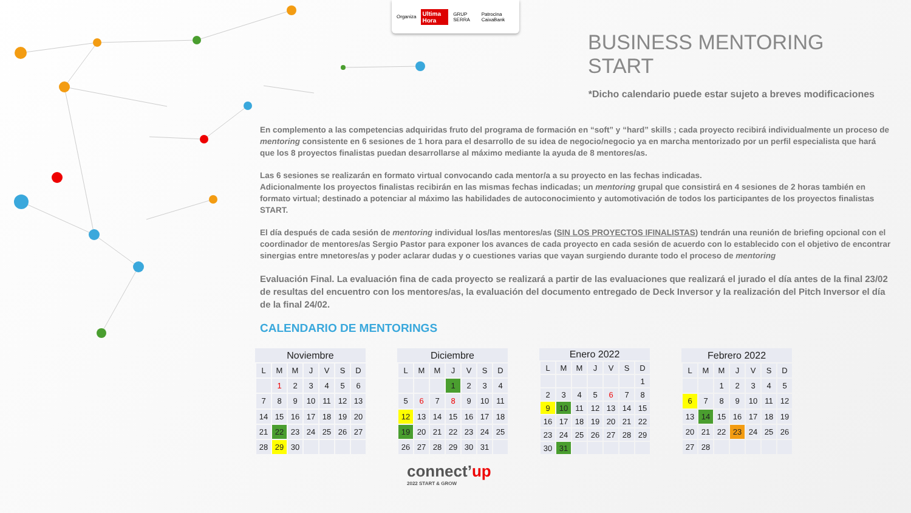Organiza Ultima Hora GRUP SERRA Patrocina CaixaBank
BUSINESS MENTORING START
*Dicho calendario puede estar sujeto a breves modificaciones
En complemento a las competencias adquiridas fruto del programa de formación en “soft” y “hard” skills ; cada proyecto recibirá individualmente un proceso de mentoring consistente en 6 sesiones de 1 hora para el desarrollo de su idea de negocio/negocio ya en marcha mentorizado por un perfil especialista que hará que los 8 proyectos finalistas puedan desarrollarse al máximo mediante la ayuda de 8 mentores/as.
Las 6 sesiones se realizarán en formato virtual convocando cada mentor/a a su proyecto en las fechas indicadas.
Adicionalmente los proyectos finalistas recibirán en las mismas fechas indicadas; un mentoring grupal que consistirá en 4 sesiones de 2 horas también en formato virtual; destinado a potenciar al máximo las habilidades de autoconocimiento y automotivación de todos los participantes de los proyectos finalistas START.
El día después de cada sesión de mentoring individual los/las mentores/as (SIN LOS PROYECTOS IFINALISTAS) tendrán una reunión de briefing opcional con el coordinador de mentores/as Sergio Pastor para exponer los avances de cada proyecto en cada sesión de acuerdo con lo establecido con el objetivo de encontrar sinergias entre mnetores/as y poder aclarar dudas y o cuestiones varias que vayan surgiendo durante todo el proceso de mentoring
Evaluación Final. La evaluación fina de cada proyecto se realizará a partir de las evaluaciones que realizará el jurado el día antes de la final 23/02 de resultas del encuentro con los mentores/as, la evaluación del documento entregado de Deck Inversor y la realización del Pitch Inversor el día de la final 24/02.
CALENDARIO DE MENTORINGS
| Noviembre | | | | | | | |
| --- | --- | --- | --- | --- | --- | --- | --- |
| | L | M | M | J | V | S | D |
| | | 1 | 2 | 3 | 4 | 5 | 6 |
| | 7 | 8 | 9 | 10 | 11 | 12 | 13 |
| | 14 | 15 | 16 | 17 | 18 | 19 | 20 |
| | 21 | 22 | 23 | 24 | 25 | 26 | 27 |
| | 28 | 29 | 30 | | | | |
| Diciembre | | | | | | | |
| --- | --- | --- | --- | --- | --- | --- | --- |
| | L | M | M | J | V | S | D |
| | | | | 1 | 2 | 3 | 4 |
| | 5 | 6 | 7 | 8 | 9 | 10 | 11 |
| | 12 | 13 | 14 | 15 | 16 | 17 | 18 |
| | 19 | 20 | 21 | 22 | 23 | 24 | 25 |
| | 26 | 27 | 28 | 29 | 30 | 31 | |
| Enero 2022 | | | | | | | |
| --- | --- | --- | --- | --- | --- | --- | --- |
| | L | M | M | J | V | S | D |
| | | | | | | | 1 |
| | 2 | 3 | 4 | 5 | 6 | 7 | 8 |
| | 9 | 10 | 11 | 12 | 13 | 14 | 15 |
| | 16 | 17 | 18 | 19 | 20 | 21 | 22 |
| | 23 | 24 | 25 | 26 | 27 | 28 | 29 |
| | 30 | 31 | | | | | |
| Febrero 2022 | | | | | | | |
| --- | --- | --- | --- | --- | --- | --- | --- |
| | L | M | M | J | V | S | D |
| | | | 1 | 2 | 3 | 4 | 5 |
| | 6 | 7 | 8 | 9 | 10 | 11 | 12 |
| | 13 | 14 | 15 | 16 | 17 | 18 | 19 |
| | 20 | 21 | 22 | 23 | 24 | 25 | 26 |
| | 27 | 28 | | | | | |
connect’up
2022 START & GROW